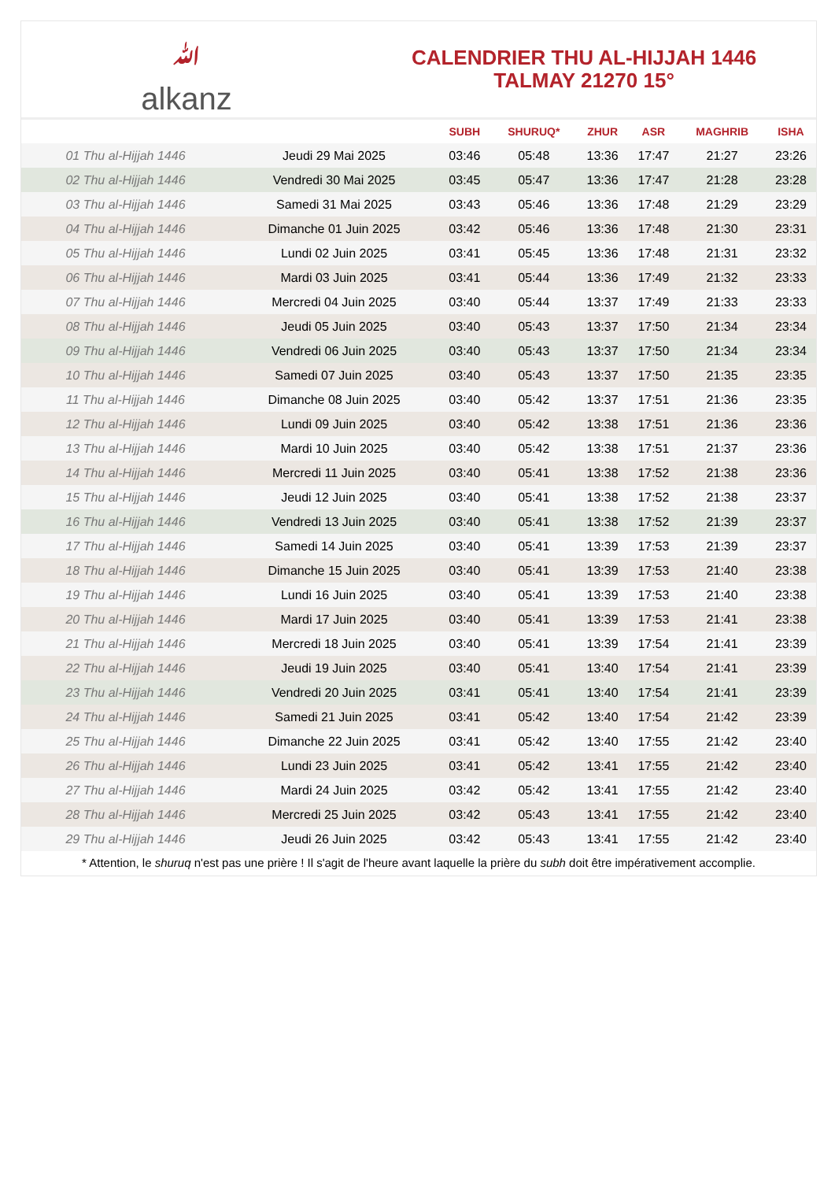ﷲalkanz
CALENDRIER THU AL-HIJJAH 1446
TALMAY 21270 15°
| | | SUBH | SHURUQ* | ZHUR | ASR | MAGHRIB | ISHA |
| --- | --- | --- | --- | --- | --- | --- | --- |
| 01 Thu al-Hijjah 1446 | Jeudi 29 Mai 2025 | 03:46 | 05:48 | 13:36 | 17:47 | 21:27 | 23:26 |
| 02 Thu al-Hijjah 1446 | Vendredi 30 Mai 2025 | 03:45 | 05:47 | 13:36 | 17:47 | 21:28 | 23:28 |
| 03 Thu al-Hijjah 1446 | Samedi 31 Mai 2025 | 03:43 | 05:46 | 13:36 | 17:48 | 21:29 | 23:29 |
| 04 Thu al-Hijjah 1446 | Dimanche 01 Juin 2025 | 03:42 | 05:46 | 13:36 | 17:48 | 21:30 | 23:31 |
| 05 Thu al-Hijjah 1446 | Lundi 02 Juin 2025 | 03:41 | 05:45 | 13:36 | 17:48 | 21:31 | 23:32 |
| 06 Thu al-Hijjah 1446 | Mardi 03 Juin 2025 | 03:41 | 05:44 | 13:36 | 17:49 | 21:32 | 23:33 |
| 07 Thu al-Hijjah 1446 | Mercredi 04 Juin 2025 | 03:40 | 05:44 | 13:37 | 17:49 | 21:33 | 23:33 |
| 08 Thu al-Hijjah 1446 | Jeudi 05 Juin 2025 | 03:40 | 05:43 | 13:37 | 17:50 | 21:34 | 23:34 |
| 09 Thu al-Hijjah 1446 | Vendredi 06 Juin 2025 | 03:40 | 05:43 | 13:37 | 17:50 | 21:34 | 23:34 |
| 10 Thu al-Hijjah 1446 | Samedi 07 Juin 2025 | 03:40 | 05:43 | 13:37 | 17:50 | 21:35 | 23:35 |
| 11 Thu al-Hijjah 1446 | Dimanche 08 Juin 2025 | 03:40 | 05:42 | 13:37 | 17:51 | 21:36 | 23:35 |
| 12 Thu al-Hijjah 1446 | Lundi 09 Juin 2025 | 03:40 | 05:42 | 13:38 | 17:51 | 21:36 | 23:36 |
| 13 Thu al-Hijjah 1446 | Mardi 10 Juin 2025 | 03:40 | 05:42 | 13:38 | 17:51 | 21:37 | 23:36 |
| 14 Thu al-Hijjah 1446 | Mercredi 11 Juin 2025 | 03:40 | 05:41 | 13:38 | 17:52 | 21:38 | 23:36 |
| 15 Thu al-Hijjah 1446 | Jeudi 12 Juin 2025 | 03:40 | 05:41 | 13:38 | 17:52 | 21:38 | 23:37 |
| 16 Thu al-Hijjah 1446 | Vendredi 13 Juin 2025 | 03:40 | 05:41 | 13:38 | 17:52 | 21:39 | 23:37 |
| 17 Thu al-Hijjah 1446 | Samedi 14 Juin 2025 | 03:40 | 05:41 | 13:39 | 17:53 | 21:39 | 23:37 |
| 18 Thu al-Hijjah 1446 | Dimanche 15 Juin 2025 | 03:40 | 05:41 | 13:39 | 17:53 | 21:40 | 23:38 |
| 19 Thu al-Hijjah 1446 | Lundi 16 Juin 2025 | 03:40 | 05:41 | 13:39 | 17:53 | 21:40 | 23:38 |
| 20 Thu al-Hijjah 1446 | Mardi 17 Juin 2025 | 03:40 | 05:41 | 13:39 | 17:53 | 21:41 | 23:38 |
| 21 Thu al-Hijjah 1446 | Mercredi 18 Juin 2025 | 03:40 | 05:41 | 13:39 | 17:54 | 21:41 | 23:39 |
| 22 Thu al-Hijjah 1446 | Jeudi 19 Juin 2025 | 03:40 | 05:41 | 13:40 | 17:54 | 21:41 | 23:39 |
| 23 Thu al-Hijjah 1446 | Vendredi 20 Juin 2025 | 03:41 | 05:41 | 13:40 | 17:54 | 21:41 | 23:39 |
| 24 Thu al-Hijjah 1446 | Samedi 21 Juin 2025 | 03:41 | 05:42 | 13:40 | 17:54 | 21:42 | 23:39 |
| 25 Thu al-Hijjah 1446 | Dimanche 22 Juin 2025 | 03:41 | 05:42 | 13:40 | 17:55 | 21:42 | 23:40 |
| 26 Thu al-Hijjah 1446 | Lundi 23 Juin 2025 | 03:41 | 05:42 | 13:41 | 17:55 | 21:42 | 23:40 |
| 27 Thu al-Hijjah 1446 | Mardi 24 Juin 2025 | 03:42 | 05:42 | 13:41 | 17:55 | 21:42 | 23:40 |
| 28 Thu al-Hijjah 1446 | Mercredi 25 Juin 2025 | 03:42 | 05:43 | 13:41 | 17:55 | 21:42 | 23:40 |
| 29 Thu al-Hijjah 1446 | Jeudi 26 Juin 2025 | 03:42 | 05:43 | 13:41 | 17:55 | 21:42 | 23:40 |
* Attention, le shuruq n'est pas une prière ! Il s'agit de l'heure avant laquelle la prière du subh doit être impérativement accomplie.